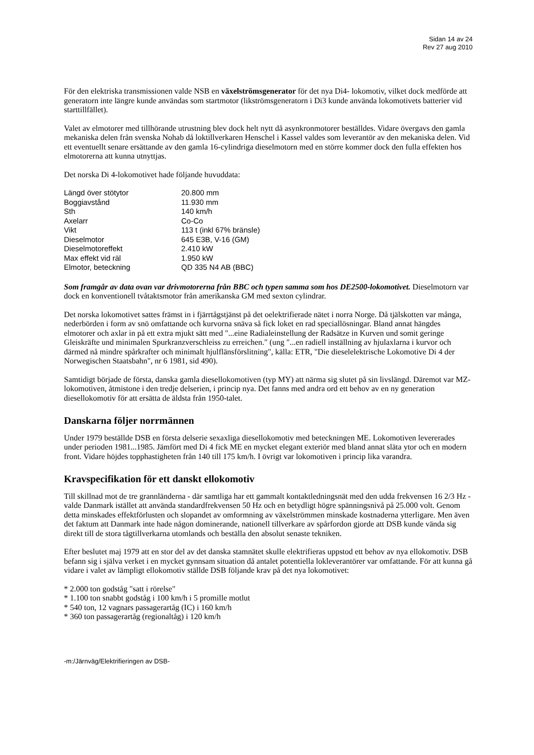Sidan 14 av 24
Rev 27 aug 2010
För den elektriska transmissionen valde NSB en växelströmsgenerator för det nya Di4- lokomotiv, vilket dock medförde att generatorn inte längre kunde användas som startmotor (likströmsgeneratorn i Di3 kunde använda lokomotivets batterier vid starttillfället).
Valet av elmotorer med tillhörande utrustning blev dock helt nytt då asynkronmotorer beställdes. Vidare övergavs den gamla mekaniska delen från svenska Nohab då loktillverkaren Henschel i Kassel valdes som leverantör av den mekaniska delen. Vid ett eventuellt senare ersättande av den gamla 16-cylindriga dieselmotorn med en större kommer dock den fulla effekten hos elmotorerna att kunna utnyttjas.
Det norska Di 4-lokomotivet hade följande huvuddata:
| Längd över stötytor | 20.800 mm |
| Boggiavstånd | 11.930 mm |
| Sth | 140 km/h |
| Axelarr | Co-Co |
| Vikt | 113 t (inkl 67% bränsle) |
| Dieselmotor | 645 E3B, V-16 (GM) |
| Dieselmotoreffekt | 2.410 kW |
| Max effekt vid räl | 1.950 kW |
| Elmotor, beteckning | QD 335 N4 AB (BBC) |
Som framgår av data ovan var drivmotorerna från BBC och typen samma som hos DE2500-lokomotivet. Dieselmotorn var dock en konventionell tvåtaktsmotor från amerikanska GM med sexton cylindrar.
Det norska lokomotivet sattes främst in i fjärrtågstjänst på det oelektrifierade nätet i norra Norge. Då tjälskotten var många, nederbörden i form av snö omfattande och kurvorna snäva så fick loket en rad speciallösningar. Bland annat hängdes elmotorer och axlar in på ett extra mjukt sätt med "...eine Radialeinstellung der Radsätze in Kurven und somit geringe Gleiskräfte und minimalen Spurkranzverschleiss zu erreichen." (ung "...en radiell inställning av hjulaxlarna i kurvor och därmed nå mindre spårkrafter och minimalt hjulflänsförslitning", källa: ETR, "Die dieselelektrische Lokomotive Di 4 der Norwegischen Staatsbahn", nr 6 1981, sid 490).
Samtidigt började de första, danska gamla diesellokomotiven (typ MY) att närma sig slutet på sin livslängd. Däremot var MZ-lokomotiven, åtmistone i den tredje delserien, i princip nya. Det fanns med andra ord ett behov av en ny generation diesellokomotiv för att ersätta de äldsta från 1950-talet.
Danskarna följer norrmännen
Under 1979 beställde DSB en första delserie sexaxliga diesellokomotiv med beteckningen ME. Lokomotiven levererades under perioden 1981...1985. Jämfört med Di 4 fick ME en mycket elegant exteriör med bland annat släta ytor och en modern front. Vidare höjdes topphastigheten från 140 till 175 km/h. I övrigt var lokomotiven i princip lika varandra.
Kravspecifikation för ett danskt ellokomotiv
Till skillnad mot de tre grannländerna - där samtliga har ett gammalt kontaktledningsnät med den udda frekvensen 16 2/3 Hz - valde Danmark istället att använda standardfrekvensen 50 Hz och en betydligt högre spänningsnivå på 25.000 volt. Genom detta minskades effektförlusten och slopandet av omformning av växelströmmen minskade kostnaderna ytterligare. Men även det faktum att Danmark inte hade någon dominerande, nationell tillverkare av spårfordon gjorde att DSB kunde vända sig direkt till de stora tågtillverkarna utomlands och beställa den absolut senaste tekniken.
Efter beslutet maj 1979 att en stor del av det danska stamnätet skulle elektrifieras uppstod ett behov av nya ellokomotiv. DSB befann sig i själva verket i en mycket gynnsam situation då antalet potentiella lokleverantörer var omfattande. För att kunna gå vidare i valet av lämpligt ellokomotiv ställde DSB följande krav på det nya lokomotivet:
* 2.000 ton godståg "satt i rörelse"
* 1.100 ton snabbt godståg i 100 km/h i 5 promille motlut
* 540 ton, 12 vagnars passagerartåg (IC) i 160 km/h
* 360 ton passagerartåg (regionaltåg) i 120 km/h
-m:/Järnväg/Elektrifieringen av DSB-